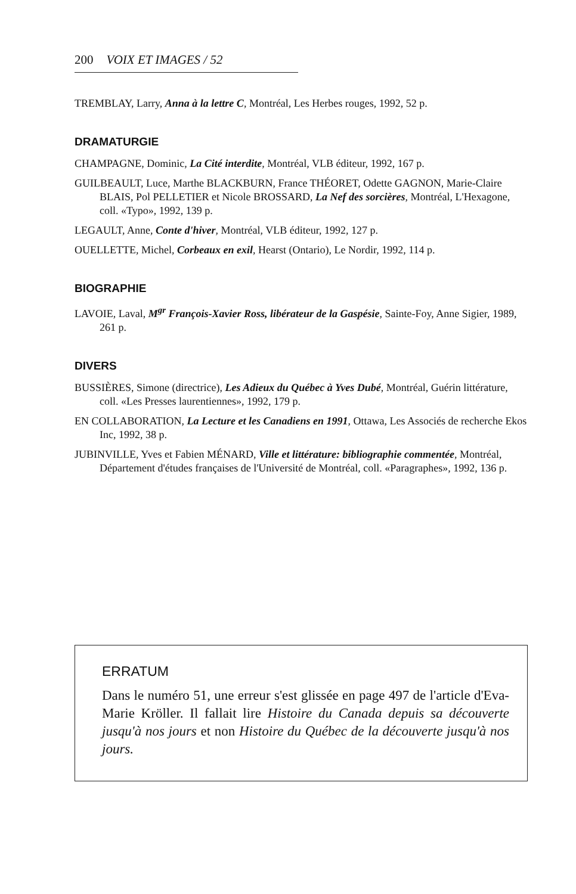200 VOIX ET IMAGES / 52
TREMBLAY, Larry, Anna à la lettre C, Montréal, Les Herbes rouges, 1992, 52 p.
DRAMATURGIE
CHAMPAGNE, Dominic, La Cité interdite, Montréal, VLB éditeur, 1992, 167 p.
GUILBEAULT, Luce, Marthe BLACKBURN, France THÉORET, Odette GAGNON, Marie-Claire BLAIS, Pol PELLETIER et Nicole BROSSARD, La Nef des sorcières, Montréal, L'Hexagone, coll. «Typo», 1992, 139 p.
LEGAULT, Anne, Conte d'hiver, Montréal, VLB éditeur, 1992, 127 p.
OUELLETTE, Michel, Corbeaux en exil, Hearst (Ontario), Le Nordir, 1992, 114 p.
BIOGRAPHIE
LAVOIE, Laval, M<sup>gr</sup> François-Xavier Ross, libérateur de la Gaspésie, Sainte-Foy, Anne Sigier, 1989, 261 p.
DIVERS
BUSSIÈRES, Simone (directrice), Les Adieux du Québec à Yves Dubé, Montréal, Guérin littérature, coll. «Les Presses laurentiennes», 1992, 179 p.
EN COLLABORATION, La Lecture et les Canadiens en 1991, Ottawa, Les Associés de recherche Ekos Inc, 1992, 38 p.
JUBINVILLE, Yves et Fabien MÉNARD, Ville et littérature: bibliographie commentée, Montréal, Département d'études françaises de l'Université de Montréal, coll. «Paragraphes», 1992, 136 p.
ERRATUM
Dans le numéro 51, une erreur s'est glissée en page 497 de l'article d'Eva-Marie Kröller. Il fallait lire Histoire du Canada depuis sa découverte jusqu'à nos jours et non Histoire du Québec de la découverte jusqu'à nos jours.